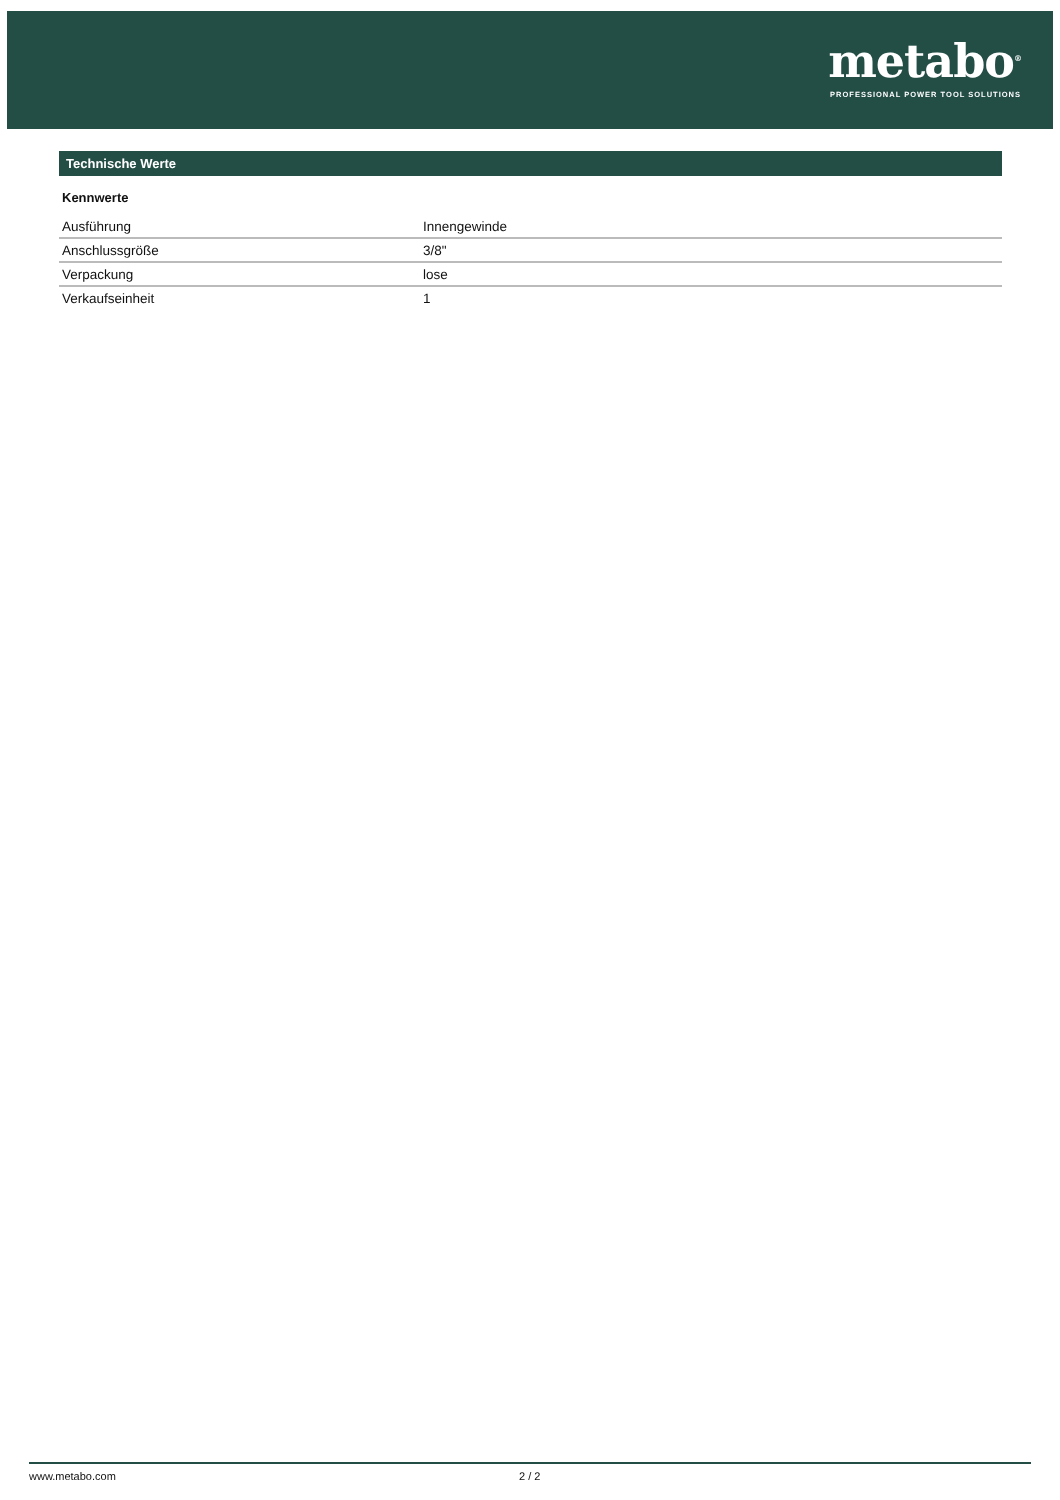metabo<sup>®</sup>
PROFESSIONAL POWER TOOL SOLUTIONS
Technische Werte
Kennwerte
| Ausführung | Innengewinde |
| Anschlussgröße | 3/8" |
| Verpackung | lose |
| Verkaufseinheit | 1 |
www.metabo.com 2 / 2